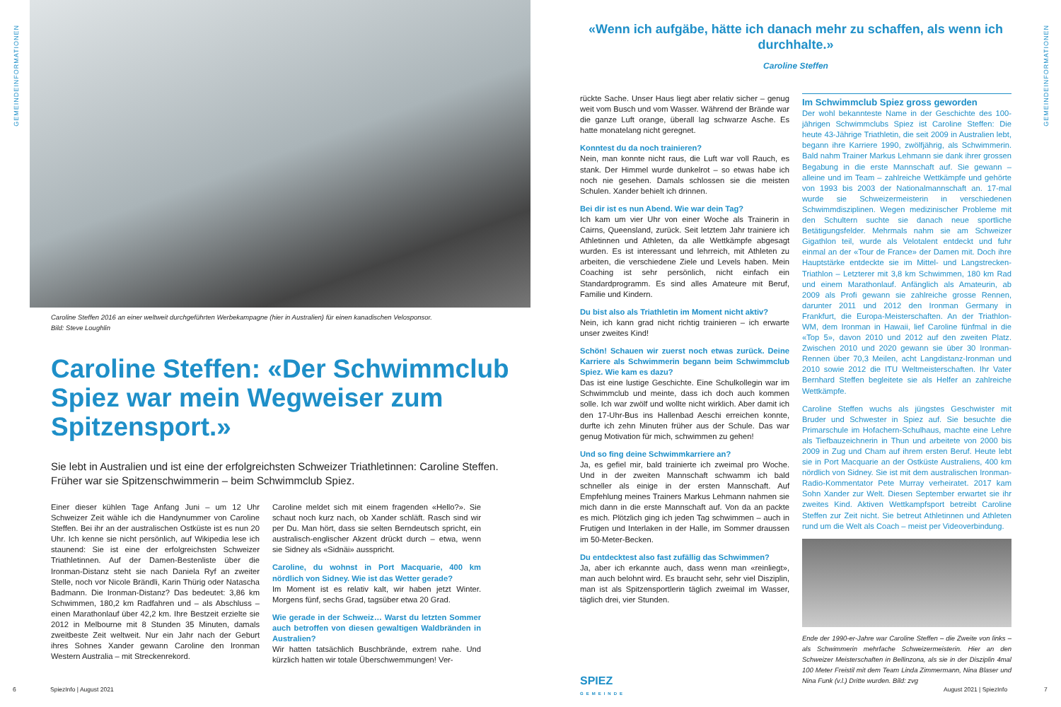GEMEINDEINFORMATIONEN
Caroline Steffen 2016 an einer weltweit durchgeführten Werbekampagne (hier in Australien) für einen kanadischen Velosponsor.
Bild: Steve Loughlin
Caroline Steffen: «Der Schwimmclub Spiez war mein Wegweiser zum Spitzensport.»
Sie lebt in Australien und ist eine der erfolgreichsten Schweizer Triathletinnen: Caroline Steffen. Früher war sie Spitzenschwimmerin – beim Schwimmclub Spiez.
Einer dieser kühlen Tage Anfang Juni – um 12 Uhr Schweizer Zeit wähle ich die Handynummer von Caroline Steffen. Bei ihr an der australischen Ostküste ist es nun 20 Uhr. Ich kenne sie nicht persönlich, auf Wikipedia lese ich staunend: Sie ist eine der erfolgreichsten Schweizer Triathletinnen. Auf der Damen-Bestenliste über die Ironman-Distanz steht sie nach Daniela Ryf an zweiter Stelle, noch vor Nicole Brändli, Karin Thürig oder Natascha Badmann. Die Ironman-Distanz? Das bedeutet: 3,86 km Schwimmen, 180,2 km Radfahren und – als Abschluss – einen Marathonlauf über 42,2 km. Ihre Bestzeit erzielte sie 2012 in Melbourne mit 8 Stunden 35 Minuten, damals zweitbeste Zeit weltweit. Nur ein Jahr nach der Geburt ihres Sohnes Xander gewann Caroline den Ironman Western Australia – mit Streckenrekord.
Caroline meldet sich mit einem fragenden «Hello?». Sie schaut noch kurz nach, ob Xander schläft. Rasch sind wir per Du. Man hört, dass sie selten Berndeutsch spricht, ein australisch-englischer Akzent drückt durch – etwa, wenn sie Sidney als «Sidnäi» ausspricht.
Caroline, du wohnst in Port Macquarie, 400 km nördlich von Sidney. Wie ist das Wetter gerade?
Im Moment ist es relativ kalt, wir haben jetzt Winter. Morgens fünf, sechs Grad, tagsüber etwa 20 Grad.
Wie gerade in der Schweiz… Warst du letzten Sommer auch betroffen von diesen gewaltigen Waldbränden in Australien?
Wir hatten tatsächlich Buschbrände, extrem nahe. Und kürzlich hatten wir totale Überschwemmungen! Ver-
«Wenn ich aufgäbe, hätte ich danach mehr zu schaffen, als wenn ich durchhalte.»
Caroline Steffen
rückte Sache. Unser Haus liegt aber relativ sicher – genug weit vom Busch und vom Wasser. Während der Brände war die ganze Luft orange, überall lag schwarze Asche. Es hatte monatelang nicht geregnet.
Konntest du da noch trainieren?
Nein, man konnte nicht raus, die Luft war voll Rauch, es stank. Der Himmel wurde dunkelrot – so etwas habe ich noch nie gesehen. Damals schlossen sie die meisten Schulen. Xander behielt ich drinnen.
Bei dir ist es nun Abend. Wie war dein Tag?
Ich kam um vier Uhr von einer Woche als Trainerin in Cairns, Queensland, zurück. Seit letztem Jahr trainiere ich Athletinnen und Athleten, da alle Wettkämpfe abgesagt wurden. Es ist interessant und lehrreich, mit Athleten zu arbeiten, die verschiedene Ziele und Levels haben. Mein Coaching ist sehr persönlich, nicht einfach ein Standardprogramm. Es sind alles Amateure mit Beruf, Familie und Kindern.
Du bist also als Triathletin im Moment nicht aktiv?
Nein, ich kann grad nicht richtig trainieren – ich erwarte unser zweites Kind!
Schön! Schauen wir zuerst noch etwas zurück. Deine Karriere als Schwimmerin begann beim Schwimmclub Spiez. Wie kam es dazu?
Das ist eine lustige Geschichte. Eine Schulkollegin war im Schwimmclub und meinte, dass ich doch auch kommen solle. Ich war zwölf und wollte nicht wirklich. Aber damit ich den 17-Uhr-Bus ins Hallenbad Aeschi erreichen konnte, durfte ich zehn Minuten früher aus der Schule. Das war genug Motivation für mich, schwimmen zu gehen!
Und so fing deine Schwimmkarriere an?
Ja, es gefiel mir, bald trainierte ich zweimal pro Woche. Und in der zweiten Mannschaft schwamm ich bald schneller als einige in der ersten Mannschaft. Auf Empfehlung meines Trainers Markus Lehmann nahmen sie mich dann in die erste Mannschaft auf. Von da an packte es mich. Plötzlich ging ich jeden Tag schwimmen – auch in Frutigen und Interlaken in der Halle, im Sommer draussen im 50-Meter-Becken.
Du entdecktest also fast zufällig das Schwimmen?
Ja, aber ich erkannte auch, dass wenn man «reinliegt», man auch belohnt wird. Es braucht sehr, sehr viel Disziplin, man ist als Spitzensportlerin täglich zweimal im Wasser, täglich drei, vier Stunden.
Im Schwimmclub Spiez gross geworden
Der wohl bekannteste Name in der Geschichte des 100-jährigen Schwimmclubs Spiez ist Caroline Steffen: Die heute 43-Jährige Triathletin, die seit 2009 in Australien lebt, begann ihre Karriere 1990, zwölfjährig, als Schwimmerin. Bald nahm Trainer Markus Lehmann sie dank ihrer grossen Begabung in die erste Mannschaft auf. Sie gewann – alleine und im Team – zahlreiche Wettkämpfe und gehörte von 1993 bis 2003 der Nationalmannschaft an. 17-mal wurde sie Schweizermeisterin in verschiedenen Schwimmdisziplinen. Wegen medizinischer Probleme mit den Schultern suchte sie danach neue sportliche Betätigungsfelder. Mehrmals nahm sie am Schweizer Gigathlon teil, wurde als Velotalent entdeckt und fuhr einmal an der «Tour de France» der Damen mit. Doch ihre Hauptstärke entdeckte sie im Mittel- und Langstrecken-Triathlon – Letzterer mit 3,8 km Schwimmen, 180 km Rad und einem Marathonlauf. Anfänglich als Amateurin, ab 2009 als Profi gewann sie zahlreiche grosse Rennen, darunter 2011 und 2012 den Ironman Germany in Frankfurt, die Europa-Meisterschaften. An der Triathlon-WM, dem Ironman in Hawaii, lief Caroline fünfmal in die «Top 5», davon 2010 und 2012 auf den zweiten Platz. Zwischen 2010 und 2020 gewann sie über 30 Ironman-Rennen über 70,3 Meilen, acht Langdistanz-Ironman und 2010 sowie 2012 die ITU Weltmeisterschaften. Ihr Vater Bernhard Steffen begleitete sie als Helfer an zahlreiche Wettkämpfe.
Caroline Steffen wuchs als jüngstes Geschwister mit Bruder und Schwester in Spiez auf. Sie besuchte die Primarschule im Hofachern-Schulhaus, machte eine Lehre als Tiefbauzeichnerin in Thun und arbeitete von 2000 bis 2009 in Zug und Cham auf ihrem ersten Beruf. Heute lebt sie in Port Macquarie an der Ostküste Australiens, 400 km nördlich von Sidney. Sie ist mit dem australischen Ironman-Radio-Kommentator Pete Murray verheiratet. 2017 kam Sohn Xander zur Welt. Diesen September erwartet sie ihr zweites Kind. Aktiven Wettkampfsport betreibt Caroline Steffen zur Zeit nicht. Sie betreut Athletinnen und Athleten rund um die Welt als Coach – meist per Videoverbindung.
Ende der 1990-er-Jahre war Caroline Steffen – die Zweite von links – als Schwimmerin mehrfache Schweizermeisterin. Hier an den Schweizer Meisterschaften in Bellinzona, als sie in der Disziplin 4mal 100 Meter Freistil mit dem Team Linda Zimmermann, Nina Blaser und Nina Funk (v.l.) Dritte wurden. Bild: zvg
GEMEINDEINFORMATIONEN
6 SpiezInfo | August 2021
SPIEZ
GEMEINDE
August 2021 | SpiezInfo 7